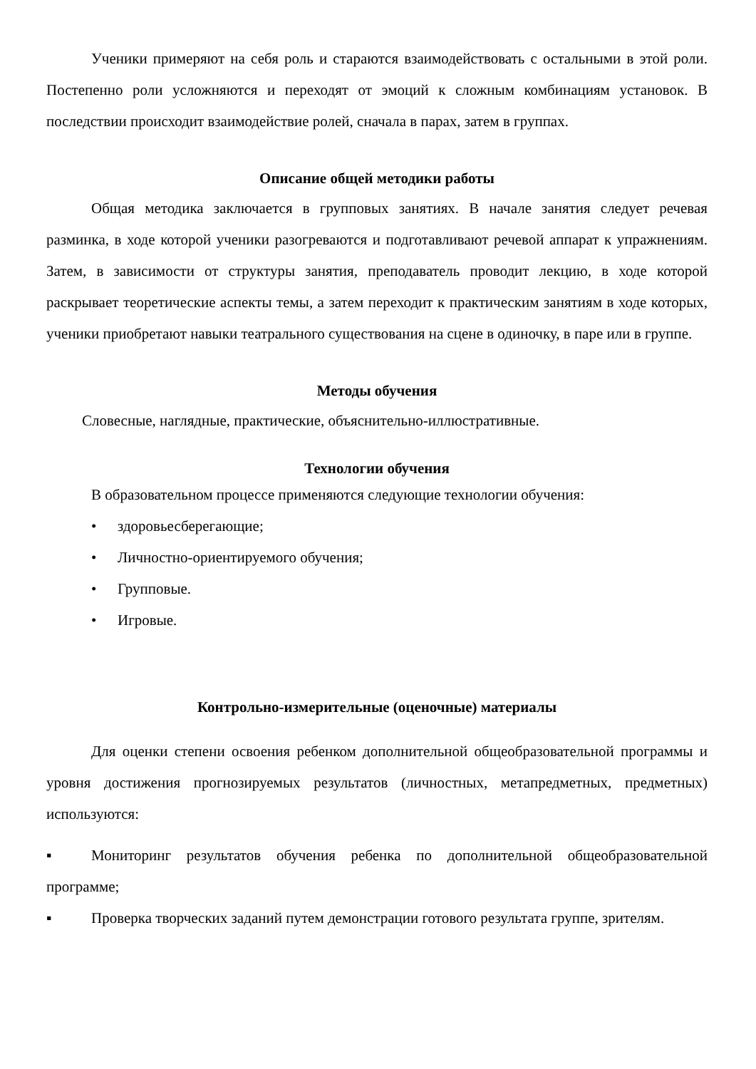Ученики примеряют на себя роль и стараются взаимодействовать с остальными в этой роли. Постепенно роли усложняются и переходят от эмоций к сложным комбинациям установок. В последствии происходит взаимодействие ролей, сначала в парах, затем в группах.
Описание общей методики работы
Общая методика заключается в групповых занятиях. В начале занятия следует речевая разминка, в ходе которой ученики разогреваются и подготавливают речевой аппарат к упражнениям. Затем, в зависимости от структуры занятия, преподаватель проводит лекцию, в ходе которой раскрывает теоретические аспекты темы, а затем переходит к практическим занятиям в ходе которых, ученики приобретают навыки театрального существования на сцене в одиночку, в паре или в группе.
Методы обучения
Словесные, наглядные, практические, объяснительно-иллюстративные.
Технологии обучения
В образовательном процессе применяются следующие технологии обучения:
• здоровьесберегающие;
• Личностно-ориентируемого обучения;
• Групповые.
• Игровые.
Контрольно-измерительные (оценочные) материалы
Для оценки степени освоения ребенком дополнительной общеобразовательной программы и уровня достижения прогнозируемых результатов (личностных, метапредметных, предметных) используются:
▪ Мониторинг результатов обучения ребенка по дополнительной общеобразовательной программе;
▪ Проверка творческих заданий путем демонстрации готового результата группе, зрителям.